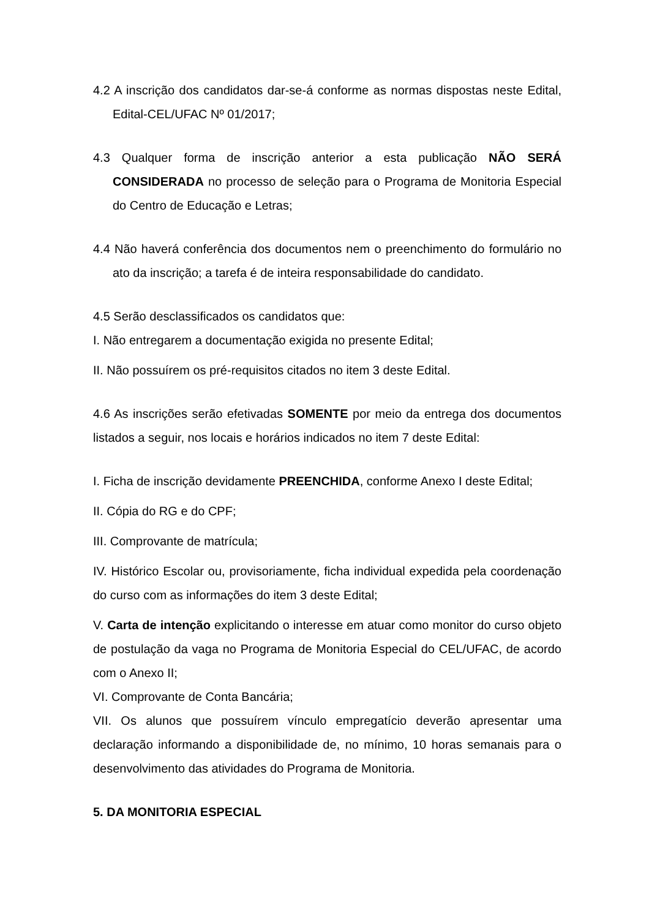4.2 A inscrição dos candidatos dar-se-á conforme as normas dispostas neste Edital, Edital-CEL/UFAC Nº 01/2017;
4.3 Qualquer forma de inscrição anterior a esta publicação NÃO SERÁ CONSIDERADA no processo de seleção para o Programa de Monitoria Especial do Centro de Educação e Letras;
4.4 Não haverá conferência dos documentos nem o preenchimento do formulário no ato da inscrição; a tarefa é de inteira responsabilidade do candidato.
4.5 Serão desclassificados os candidatos que:
I. Não entregarem a documentação exigida no presente Edital;
II. Não possuírem os pré-requisitos citados no item 3 deste Edital.
4.6 As inscrições serão efetivadas SOMENTE por meio da entrega dos documentos listados a seguir, nos locais e horários indicados no item 7 deste Edital:
I. Ficha de inscrição devidamente PREENCHIDA, conforme Anexo I deste Edital;
II. Cópia do RG e do CPF;
III. Comprovante de matrícula;
IV. Histórico Escolar ou, provisoriamente, ficha individual expedida pela coordenação do curso com as informações do item 3 deste Edital;
V. Carta de intenção explicitando o interesse em atuar como monitor do curso objeto de postulação da vaga no Programa de Monitoria Especial do CEL/UFAC, de acordo com o Anexo II;
VI. Comprovante de Conta Bancária;
VII. Os alunos que possuírem vínculo empregatício deverão apresentar uma declaração informando a disponibilidade de, no mínimo, 10 horas semanais para o desenvolvimento das atividades do Programa de Monitoria.
5. DA MONITORIA ESPECIAL